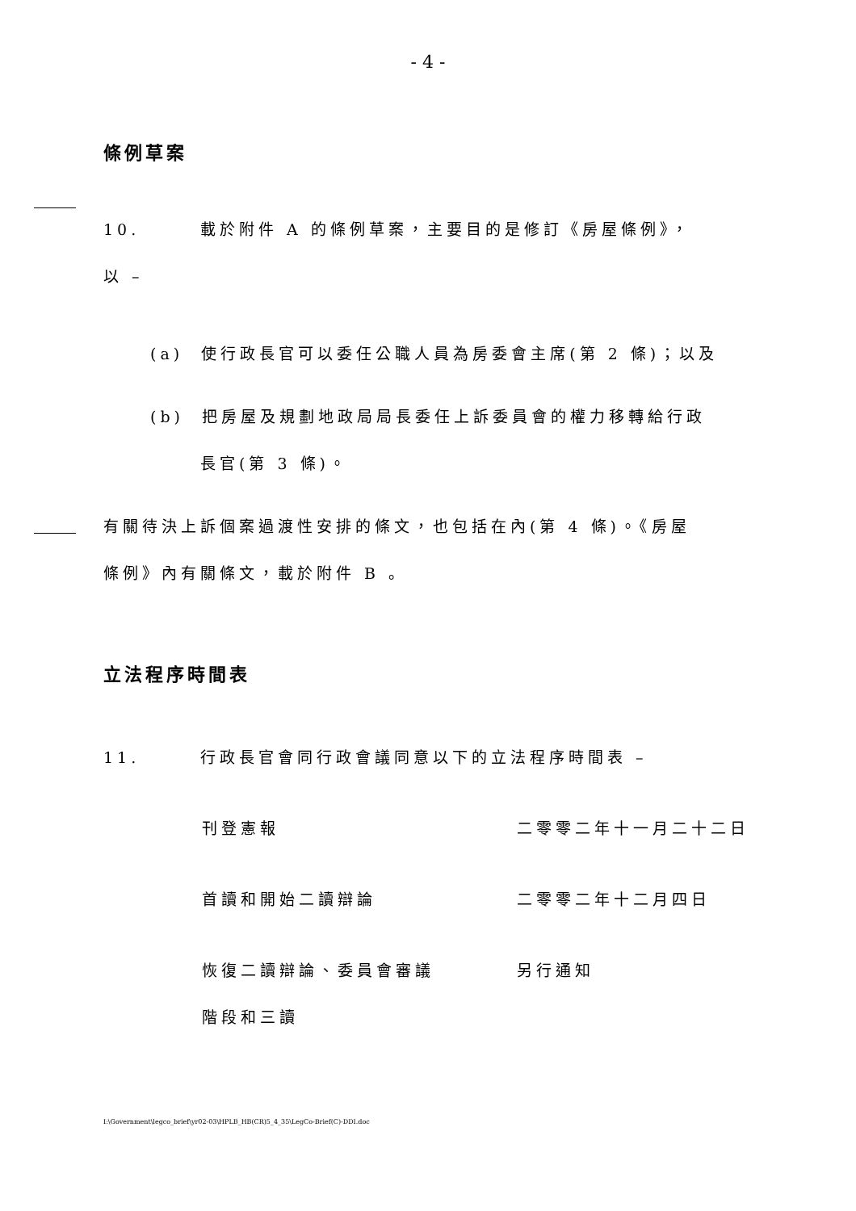- 4 -
條例草案
10. 載於附件 A 的條例草案，主要目的是修訂《房屋條例》，
以 –
(a) 使行政長官可以委任公職人員為房委會主席(第 2 條)；以及
(b) 把房屋及規劃地政局局長委任上訴委員會的權力移轉給行政
長官(第 3 條)。
有關待決上訴個案過渡性安排的條文，也包括在內(第 4 條)。《房屋
條例》內有關條文，載於附件 B 。
立法程序時間表
11. 行政長官會同行政會議同意以下的立法程序時間表 –
刊登憲報 二零零二年十一月二十二日
首讀和開始二讀辯論 二零零二年十二月四日
恢復二讀辯論、委員會審議
階段和三讀 另行通知
I:\Government\legco_brief\yr02-03\HPLB_HB(CR)5_4_35\LegCo-Brief(C)-DDI.doc